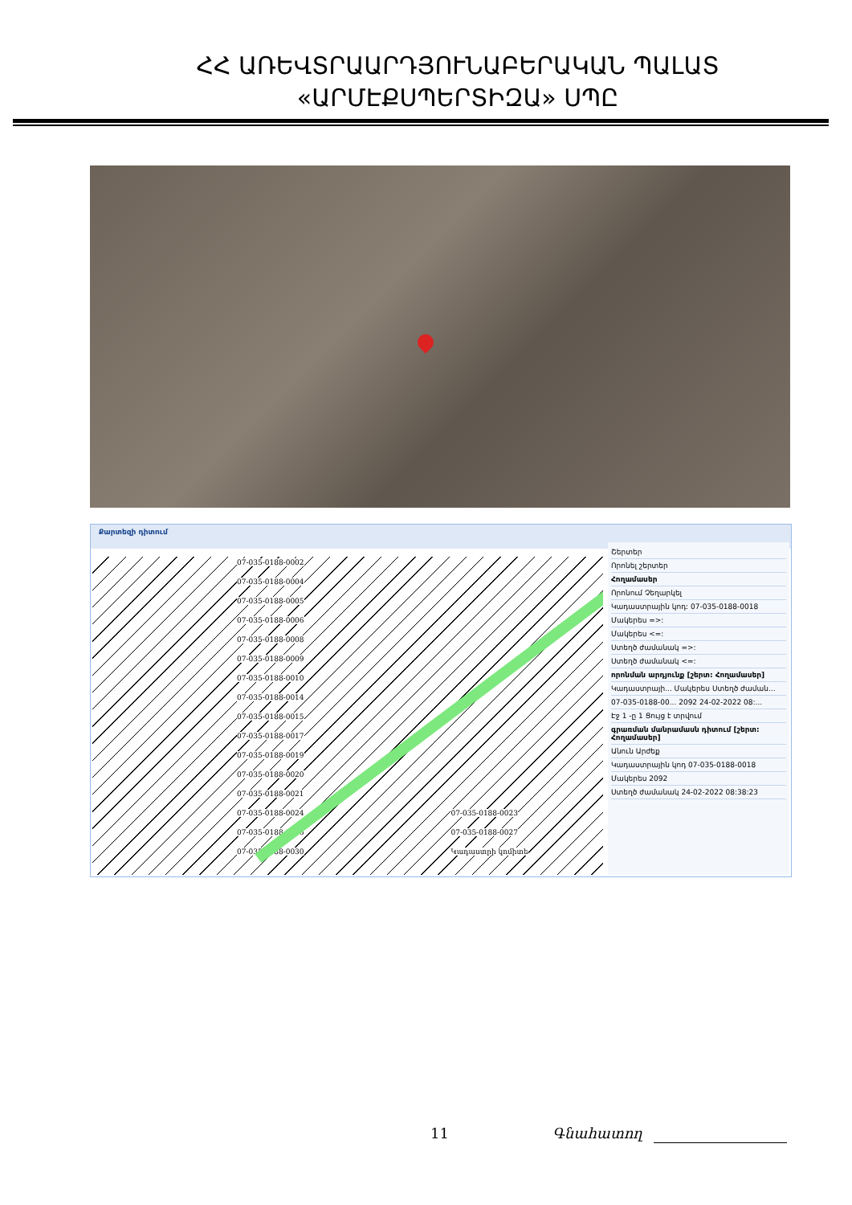ՀՀ ԱՌԵՎՏՐԱԱՐԴՅՈՒՆԱԲԵՐԱԿԱՆ ՊԱԼԱՏ
«ԱՐՄԷՔՍՊԵՐՏԻԶԱ» ՍՊԸ
Քարտեզի դիտում
07-035-0188-0002
07-035-0188-0004
07-035-0188-0005
07-035-0188-0006
07-035-0188-0008
07-035-0188-0009
07-035-0188-0010
07-035-0188-0014
07-035-0188-0015
07-035-0188-0017
07-035-0188-0019
07-035-0188-0020
07-035-0188-0021
07-035-0188-0024 07-035-0188-0023 07-035-0188-0026 07-035-0188-0027 07-035-0188-0030 Կադաստրի կոմիտե
Շերտեր
Որոնել շերտեր
Հողամասեր
Որոնում Չեղարկել
Կադաստրային կոդ: 07-035-0188-0018
Մակերես =>:
Մակերես <=:
Ստեղծ ժամանակ =>:
Ստեղծ ժամանակ <=:
որոնման արդյունք [շերտ: Հողամասեր]
Կադաստրայի... Մակերես Ստեղծ ժաման...
07-035-0188-00... 2092 24-02-2022 08:...
Էջ 1 -ը 1 Ցույց է տրվում
գրառման մանրամասն դիտում [շերտ: Հողամասեր]
Անուն Արժեք
Կադաստրային կոդ 07-035-0188-0018
Մակերես 2092
Ստեղծ ժամանակ 24-02-2022 08:38:23
11 Գնահատող